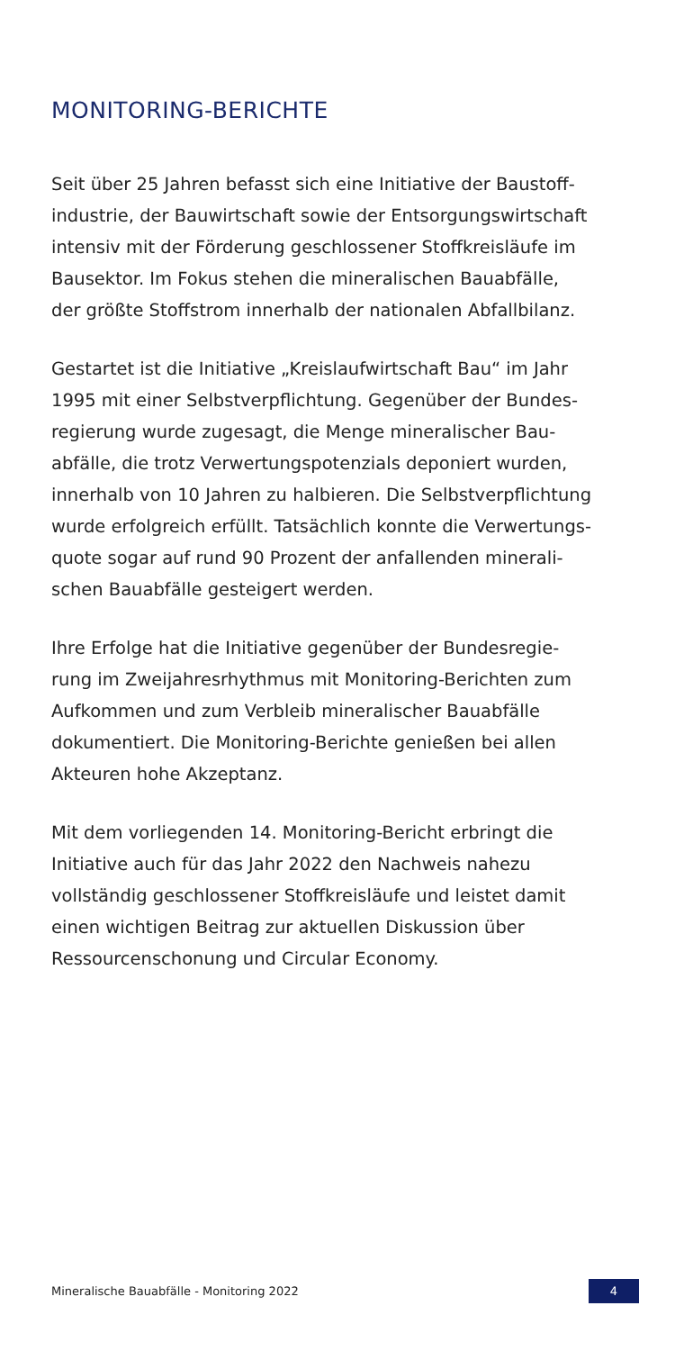MONITORING-BERICHTE
Seit über 25 Jahren befasst sich eine Initiative der Baustoff-
industrie, der Bauwirtschaft sowie der Entsorgungswirtschaft
intensiv mit der Förderung geschlossener Stoffkreisläufe im
Bausektor. Im Fokus stehen die mineralischen Bauabfälle,
der größte Stoffstrom innerhalb der nationalen Abfallbilanz.
Gestartet ist die Initiative „Kreislaufwirtschaft Bau“ im Jahr
1995 mit einer Selbstverpflichtung. Gegenüber der Bundes-
regierung wurde zugesagt, die Menge mineralischer Bau-
abfälle, die trotz Verwertungspotenzials deponiert wurden,
innerhalb von 10 Jahren zu halbieren. Die Selbstverpflichtung
wurde erfolgreich erfüllt. Tatsächlich konnte die Verwertungs-
quote sogar auf rund 90 Prozent der anfallenden minerali-
schen Bauabfälle gesteigert werden.
Ihre Erfolge hat die Initiative gegenüber der Bundesregie-
rung im Zweijahresrhythmus mit Monitoring-Berichten zum
Aufkommen und zum Verbleib mineralischer Bauabfälle
dokumentiert. Die Monitoring-Berichte genießen bei allen
Akteuren hohe Akzeptanz.
Mit dem vorliegenden 14. Monitoring-Bericht erbringt die
Initiative auch für das Jahr 2022 den Nachweis nahezu
vollständig geschlossener Stoffkreisläufe und leistet damit
einen wichtigen Beitrag zur aktuellen Diskussion über
Ressourcenschonung und Circular Economy.
Mineralische Bauabfälle - Monitoring 2022 4